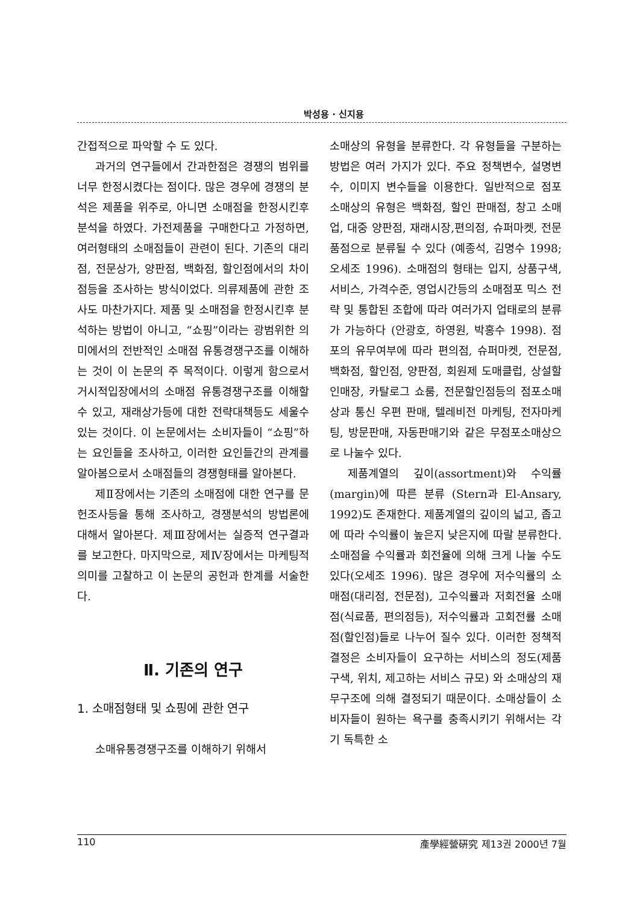박성용 · 신지용
간접적으로 파악할 수 도 있다.
과거의 연구들에서 간과한점은 경쟁의 범위를 너무 한정시켰다는 점이다. 많은 경우에 경쟁의 분석은 제품을 위주로, 아니면 소매점을 한정시킨후 분석을 하였다. 가전제품을 구매한다고 가정하면, 여러형태의 소매점들이 관련이 된다. 기존의 대리점, 전문상가, 양판점, 백화점, 할인점에서의 차이점등을 조사하는 방식이었다. 의류제품에 관한 조사도 마찬가지다. 제품 및 소매점을 한정시킨후 분석하는 방법이 아니고, “쇼핑”이라는 광범위한 의미에서의 전반적인 소매점 유통경쟁구조를 이해하는 것이 이 논문의 주 목적이다. 이렇게 함으로서 거시적입장에서의 소매점 유통경쟁구조를 이해할 수 있고, 재래상가등에 대한 전략대책등도 세울수 있는 것이다. 이 논문에서는 소비자들이 “쇼핑”하는 요인들을 조사하고, 이러한 요인들간의 관계를 알아봄으로서 소매점들의 경쟁형태를 알아본다.
제Ⅱ장에서는 기존의 소매점에 대한 연구를 문헌조사등을 통해 조사하고, 경쟁분석의 방법론에 대해서 알아본다. 제Ⅲ장에서는 실증적 연구결과를 보고한다. 마지막으로, 제Ⅳ장에서는 마케팅적 의미를 고찰하고 이 논문의 공헌과 한계를 서술한다.
Ⅱ. 기존의 연구
1. 소매점형태 및 쇼핑에 관한 연구
소매유통경쟁구조를 이해하기 위해서
소매상의 유형을 분류한다. 각 유형들을 구분하는 방법은 여러 가지가 있다. 주요 정책변수, 설명변수, 이미지 변수들을 이용한다. 일반적으로 점포 소매상의 유형은 백화점, 할인 판매점, 창고 소매업, 대중 양판점, 재래시장,편의점, 슈퍼마켓, 전문품점으로 분류될 수 있다 (예종석, 김명수 1998; 오세조 1996). 소매점의 형태는 입지, 상품구색, 서비스, 가격수준, 영업시간등의 소매점포 믹스 전략 및 통합된 조합에 따라 여러가지 업태로의 분류가 가능하다 (안광호, 하영원, 박홍수 1998). 점포의 유무여부에 따라 편의점, 슈퍼마켓, 전문점, 백화점, 할인점, 양판점, 회원제 도매클럽, 상설할인매장, 카탈로그 쇼룸, 전문할인점등의 점포소매상과 통신 우편 판매, 텔레비전 마케팅, 전자마케팅, 방문판매, 자동판매기와 같은 무점포소매상으로 나눌수 있다.
제품계열의 깊이(assortment)와 수익률(margin)에 따른 분류 (Stern과 El-Ansary, 1992)도 존재한다. 제품계열의 깊이의 넓고, 좁고에 따라 수익률이 높은지 낮은지에 따랄 분류한다. 소매점을 수익률과 회전율에 의해 크게 나눌 수도 있다(오세조 1996). 많은 경우에 저수익률의 소매점(대리점, 전문점), 고수익률과 저회전율 소매점(식료품, 편의점등), 저수익률과 고회전률 소매점(할인점)들로 나누어 질수 있다. 이러한 정책적 결정은 소비자들이 요구하는 서비스의 정도(제품구색, 위치, 제고하는 서비스 규모) 와 소매상의 재무구조에 의해 결정되기 때문이다. 소매상들이 소비자들이 원하는 욕구를 충족시키기 위해서는 각기 독특한 소
110 產學經營硏究 제13권 2000년 7월